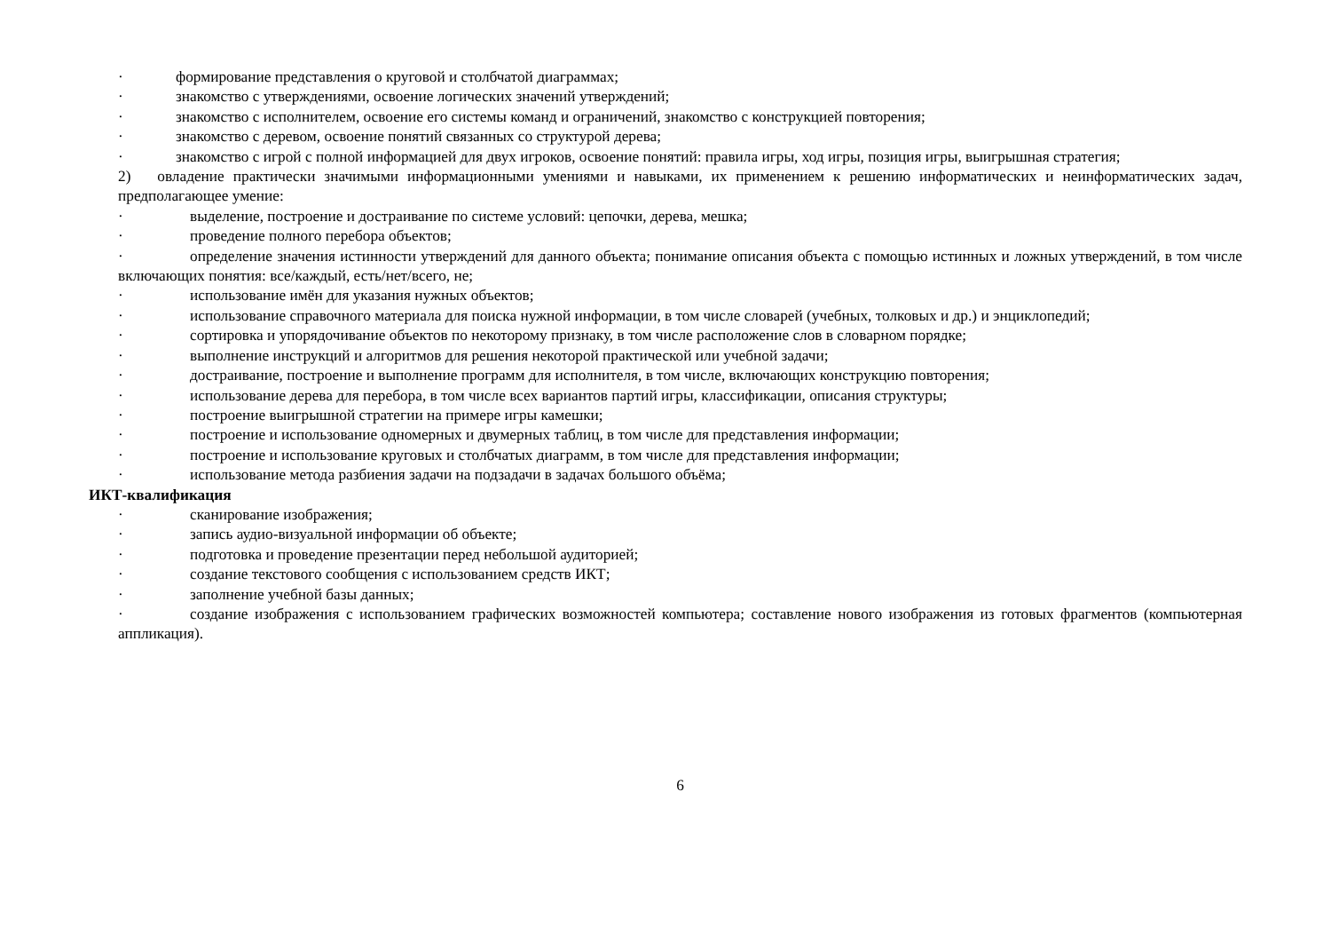· формирование представления о круговой и столбчатой диаграммах;
· знакомство с утверждениями, освоение логических значений утверждений;
· знакомство с исполнителем, освоение его системы команд и ограничений, знакомство с конструкцией повторения;
· знакомство с деревом, освоение понятий связанных со структурой дерева;
· знакомство с игрой с полной информацией для двух игроков, освоение понятий: правила игры, ход игры, позиция игры, выигрышная стратегия;
2) овладение практически значимыми информационными умениями и навыками, их применением к решению информатических и неинформатических задач, предполагающее умение:
· выделение, построение и достраивание по системе условий: цепочки, дерева, мешка;
· проведение полного перебора объектов;
· определение значения истинности утверждений для данного объекта; понимание описания объекта с помощью истинных и ложных утверждений, в том числе включающих понятия: все/каждый, есть/нет/всего, не;
· использование имён для указания нужных объектов;
· использование справочного материала для поиска нужной информации, в том числе словарей (учебных, толковых и др.) и энциклопедий;
· сортировка и упорядочивание объектов по некоторому признаку, в том числе расположение слов в словарном порядке;
· выполнение инструкций и алгоритмов для решения некоторой практической или учебной задачи;
· достраивание, построение и выполнение программ для исполнителя, в том числе, включающих конструкцию повторения;
· использование дерева для перебора, в том числе всех вариантов партий игры, классификации, описания структуры;
· построение выигрышной стратегии на примере игры камешки;
· построение и использование одномерных и двумерных таблиц, в том числе для представления информации;
· построение и использование круговых и столбчатых диаграмм, в том числе для представления информации;
· использование метода разбиения задачи на подзадачи в задачах большого объёма;
ИКТ-квалификация
· сканирование изображения;
· запись аудио-визуальной информации об объекте;
· подготовка и проведение презентации перед небольшой аудиторией;
· создание текстового сообщения с использованием средств ИКТ;
· заполнение учебной базы данных;
· создание изображения с использованием графических возможностей компьютера; составление нового изображения из готовых фрагментов (компьютерная аппликация).
6